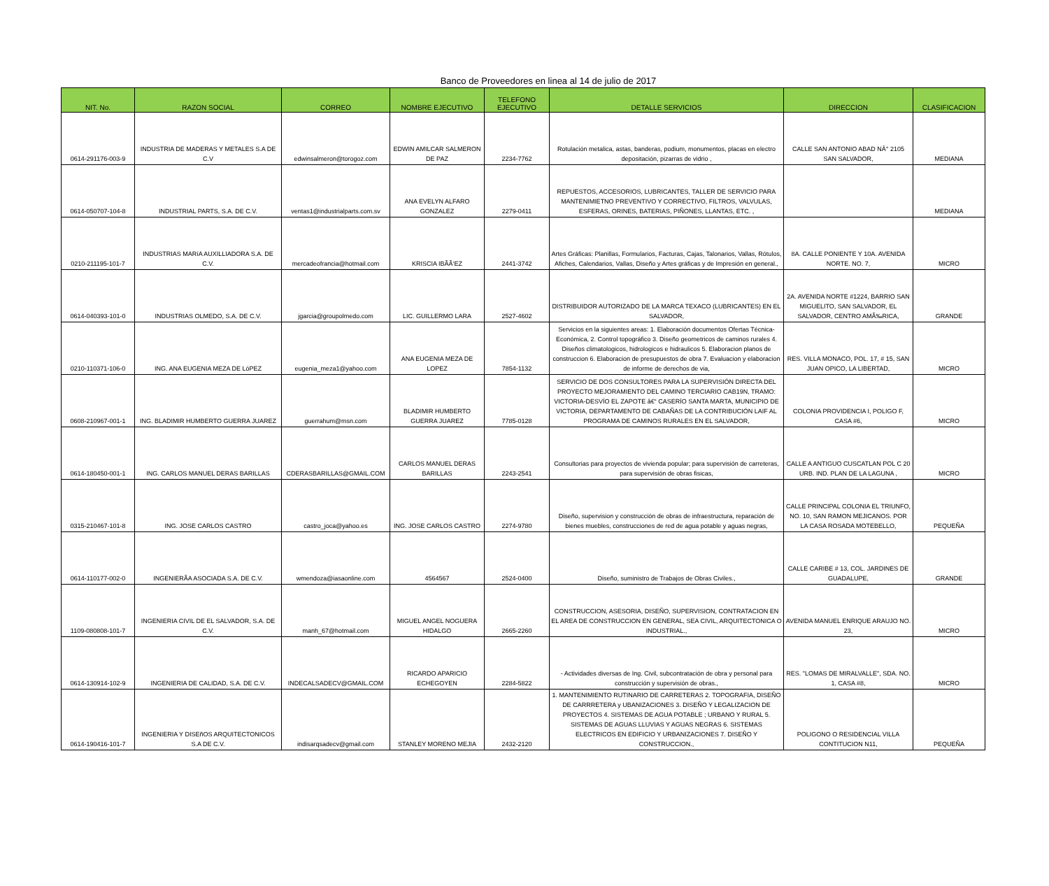Banco de Proveedores en linea al 14 de julio de 2017
| NIT. No. | RAZON SOCIAL | CORREO | NOMBRE EJECUTIVO | TELEFONO EJECUTIVO | DETALLE SERVICIOS | DIRECCION | CLASIFICACION |
| --- | --- | --- | --- | --- | --- | --- | --- |
| 0614-291176-003-9 | INDUSTRIA DE MADERAS Y METALES S.A DE C.V | edwinsalmeron@torogoz.com | EDWIN AMILCAR SALMERON DE PAZ | 2234-7762 | Rotulación metalica, astas, banderas, podium, monumentos, placas en electro depositación, pizarras de vidrio , | CALLE SAN ANTONIO ABAD NÂ° 2105 SAN SALVADOR, | MEDIANA |
| 0614-050707-104-8 | INDUSTRIAL PARTS, S.A. DE C.V. | ventas1@industrialparts.com.sv | ANA EVELYN ALFARO GONZALEZ | 2279-0411 | REPUESTOS, ACCESORIOS, LUBRICANTES, TALLER DE SERVICIO PARA MANTENIMIETNO PREVENTIVO Y CORRECTIVO, FILTROS, VALVULAS, ESFERAS, ORINES, BATERIAS, PIÑONES, LLANTAS, ETC. , | | MEDIANA |
| 0210-211195-101-7 | INDUSTRIAS MARíA AUXILLIADORA S.A. DE C.V. | mercadeofrancia@hotmail.com | KRISCIA IBÃÃ‘EZ | 2441-3742 | Artes Gráficas: Planillas, Formularios, Facturas, Cajas, Talonarios, Vallas, Rótulos, Afiches, Calendarios, Vallas, Diseño y Artes gráficas y de Impresión en general., | 8A. CALLE PONIENTE Y 10A. AVENIDA NORTE. NO. 7, | MICRO |
| 0614-040393-101-0 | INDUSTRIAS OLMEDO, S.A. DE C.V. | jgarcia@groupolmedo.com | LIC. GUILLERMO LARA | 2527-4602 | DISTRIBUIDOR AUTORIZADO DE LA MARCA TEXACO (LUBRICANTES) EN EL SALVADOR, | 2A. AVENIDA NORTE #1224, BARRIO SAN MIGUELITO, SAN SALVADOR, EL SALVADOR, CENTRO AMÃ‰RICA, | GRANDE |
| 0210-110371-106-0 | ING. ANA EUGENIA MEZA DE LóPEZ | eugenia_meza1@yahoo.com | ANA EUGENIA MEZA DE LOPEZ | 7854-1132 | Servicios en la siguientes areas: 1. Elaboración documentos Ofertas Técnica-Económica, 2. Control topográfico 3. Diseño geometricos de caminos rurales 4. Diseños climatologicos, hidrologicos e hidraulicos 5. Elaboracion planos de construccion 6. Elaboracion de presupuestos de obra 7. Evaluacion y elaboracion de informe de derechos de via, | RES. VILLA MONACO, POL. 17, # 15, SAN JUAN OPICO, LA LIBERTAD, | MICRO |
| 0608-210967-001-1 | ING. BLADIMIR HUMBERTO GUERRA JUAREZ | guerrahum@msn.com | BLADIMIR HUMBERTO GUERRA JUAREZ | 7785-0128 | SERVICIO DE DOS CONSULTORES PARA LA SUPERVISIÓN DIRECTA DEL PROYECTO MEJORAMIENTO DEL CAMINO TERCIARIO CAB19N, TRAMO: VICTORIA-DESVÍO EL ZAPOTE â€“ CASERÍO SANTA MARTA, MUNICIPIO DE VICTORIA, DEPARTAMENTO DE CABAÑAS DE LA CONTRIBUCIÓN LAIF AL PROGRAMA DE CAMINOS RURALES EN EL SALVADOR, | COLONIA PROVIDENCIA I, POLIGO F, CASA #6, | MICRO |
| 0614-180450-001-1 | ING. CARLOS MANUEL DERAS BARILLAS | CDERASBARILLAS@GMAIL.COM | CARLOS MANUEL DERAS BARILLAS | 2243-2541 | Consultorias para proyectos de vivienda popular; para supervisión de carreteras, para supervisión de obras fisicas, | CALLE A ANTIGUO CUSCATLAN POL C 20 URB. IND. PLAN DE LA LAGUNA , | MICRO |
| 0315-210467-101-8 | ING. JOSE CARLOS CASTRO | castro_joca@yahoo.es | ING. JOSE CARLOS CASTRO | 2274-9780 | Diseño, supervision y construcción de obras de infraestructura, reparación de bienes muebles, construcciones de red de agua potable y aguas negras, | CALLE PRINCIPAL COLONIA EL TRIUNFO, NO. 10, SAN RAMON MEJICANOS. POR LA CASA ROSADA MOTEBELLO, | PEQUEÑA |
| 0614-110177-002-0 | INGENIERÃA ASOCIADA S.A. DE C.V. | wmendoza@iasaonline.com | 4564567 | 2524-0400 | Diseño, suministro de Trabajos de Obras Civiles., | CALLE CARIBE # 13, COL. JARDINES DE GUADALUPE, | GRANDE |
| 1109-080808-101-7 | INGENIERIA CIVIL DE EL SALVADOR, S.A. DE C.V. | manh_67@hotmail.com | MIGUEL ANGEL NOGUERA HIDALGO | 2665-2260 | CONSTRUCCION, ASESORIA, DISEÑO, SUPERVISION, CONTRATACION EN EL AREA DE CONSTRUCCION EN GENERAL, SEA CIVIL, ARQUITECTONICA O INDUSTRIAL., | AVENIDA MANUEL ENRIQUE ARAUJO NO. 23, | MICRO |
| 0614-130914-102-9 | INGENIERIA DE CALIDAD, S.A. DE C.V. | INDECALSADECV@GMAIL.COM | RICARDO APARICIO ECHEGOYEN | 2284-5822 | - Actividades diversas de Ing. Civil, subcontratación de obra y personal para construcción y supervisión de obras., | RES. "LOMAS DE MIRALVALLE", SDA. NO. 1, CASA #8, | MICRO |
| 0614-190416-101-7 | INGENIERIA Y DISEñOS ARQUITECTONICOS S.A DE C.V. | indisarqsadecv@gmail.com | STANLEY MORENO MEJIA | 2432-2120 | 1. MANTENIMIENTO RUTINARIO DE CARRETERAS 2. TOPOGRAFIA, DISEÑO DE CARRRETERA y UBANIZACIONES 3. DISEÑO Y LEGALIZACION DE PROYECTOS 4. SISTEMAS DE AGUA POTABLE ; URBANO Y RURAL 5. SISTEMAS DE AGUAS LLUVIAS Y AGUAS NEGRAS 6. SISTEMAS ELECTRICOS EN EDIFICIO Y URBANIZACIONES 7. DISEÑO Y CONSTRUCCION., | POLIGONO O RESIDENCIAL VILLA CONTITUCION N11, | PEQUEÑA |